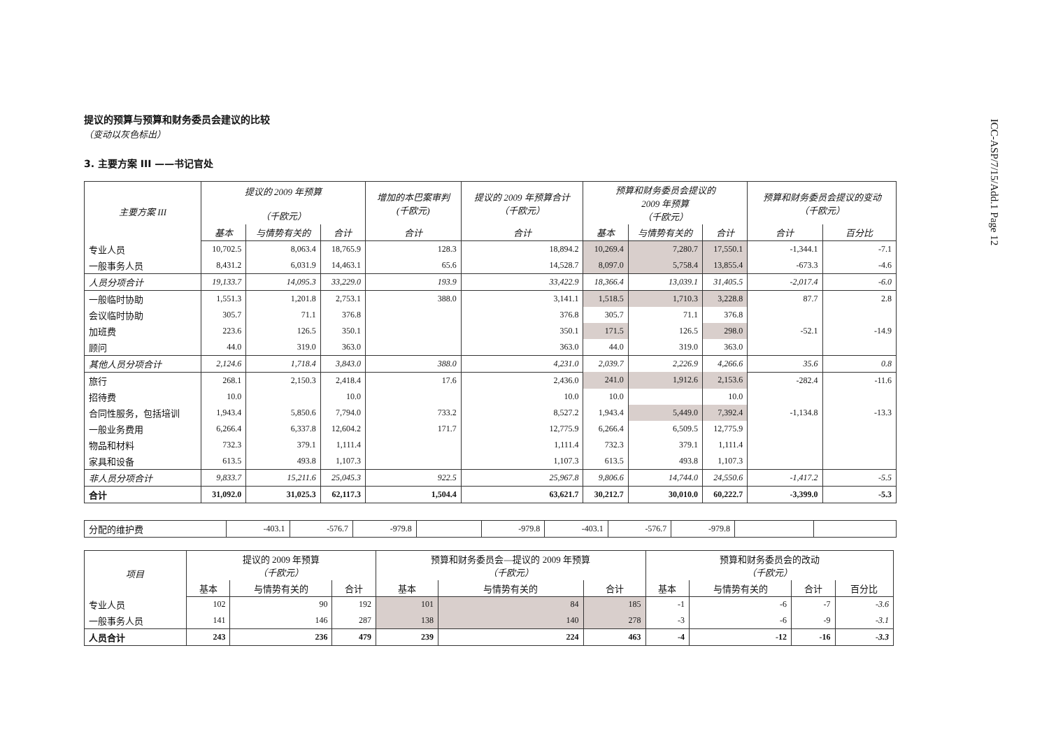ICC-ASP/7/15/Add.1 Page 12
提议的预算与预算和财务委员会建议的比较
（变动以灰色标出）
3. 主要方案 III ——书记官处
| 主要方案 III | 提议的 2009 年预算 （千欧元） | | | 增加的本巴案审判 (千欧元) | 提议的 2009 年预算合计 （千欧元） | 预算和财务委员会提议的 2009 年预算 （千欧元） | | | 预算和财务委员会提议的变动 （千欧元） | |
| --- | --- | --- | --- | --- | --- | --- | --- | --- | --- | --- |
| | 基本 | 与情势有关的 | 合计 | 合计 | 合计 | 基本 | 与情势有关的 | 合计 | 合计 | 百分比 |
| 专业人员 | 10,702.5 | 8,063.4 | 18,765.9 | 128.3 | 18,894.2 | 10,269.4 | 7,280.7 | 17,550.1 | -1,344.1 | -7.1 |
| 一般事务人员 | 8,431.2 | 6,031.9 | 14,463.1 | 65.6 | 14,528.7 | 8,097.0 | 5,758.4 | 13,855.4 | -673.3 | -4.6 |
| 人员分项合计 | 19,133.7 | 14,095.3 | 33,229.0 | 193.9 | 33,422.9 | 18,366.4 | 13,039.1 | 31,405.5 | -2,017.4 | -6.0 |
| 一般临时协助 | 1,551.3 | 1,201.8 | 2,753.1 | 388.0 | 3,141.1 | 1,518.5 | 1,710.3 | 3,228.8 | 87.7 | 2.8 |
| 会议临时协助 | 305.7 | 71.1 | 376.8 | | 376.8 | 305.7 | 71.1 | 376.8 | | |
| 加班费 | 223.6 | 126.5 | 350.1 | | 350.1 | 171.5 | 126.5 | 298.0 | -52.1 | -14.9 |
| 顾问 | 44.0 | 319.0 | 363.0 | | 363.0 | 44.0 | 319.0 | 363.0 | | |
| 其他人员分项合计 | 2,124.6 | 1,718.4 | 3,843.0 | 388.0 | 4,231.0 | 2,039.7 | 2,226.9 | 4,266.6 | 35.6 | 0.8 |
| 旅行 | 268.1 | 2,150.3 | 2,418.4 | 17.6 | 2,436.0 | 241.0 | 1,912.6 | 2,153.6 | -282.4 | -11.6 |
| 招待费 | 10.0 | | 10.0 | | 10.0 | 10.0 | | 10.0 | | |
| 合同性服务，包括培训 | 1,943.4 | 5,850.6 | 7,794.0 | 733.2 | 8,527.2 | 1,943.4 | 5,449.0 | 7,392.4 | -1,134.8 | -13.3 |
| 一般业务费用 | 6,266.4 | 6,337.8 | 12,604.2 | 171.7 | 12,775.9 | 6,266.4 | 6,509.5 | 12,775.9 | | |
| 物品和材料 | 732.3 | 379.1 | 1,111.4 | | 1,111.4 | 732.3 | 379.1 | 1,111.4 | | |
| 家具和设备 | 613.5 | 493.8 | 1,107.3 | | 1,107.3 | 613.5 | 493.8 | 1,107.3 | | |
| 非人员分项合计 | 9,833.7 | 15,211.6 | 25,045.3 | 922.5 | 25,967.8 | 9,806.6 | 14,744.0 | 24,550.6 | -1,417.2 | -5.5 |
| 合计 | 31,092.0 | 31,025.3 | 62,117.3 | 1,504.4 | 63,621.7 | 30,212.7 | 30,010.0 | 60,222.7 | -3,399.0 | -5.3 |
| 分配的维护费 | -403.1 | -576.7 | -979.8 | | -979.8 | -403.1 | -576.7 | -979.8 | | |
| 项目 | 提议的 2009 年预算 （千欧元） | | | 预算和财务委员会—提议的 2009 年预算 （千欧元） | | | 预算和财务委员会的改动 （千欧元） | | | |
| --- | --- | --- | --- | --- | --- | --- | --- | --- | --- | --- |
| | 基本 | 与情势有关的 | 合计 | 基本 | 与情势有关的 | 合计 | 基本 | 与情势有关的 | 合计 | 百分比 |
| 专业人员 | 102 | 90 | 192 | 101 | 84 | 185 | -1 | -6 | -7 | -3.6 |
| 一般事务人员 | 141 | 146 | 287 | 138 | 140 | 278 | -3 | -6 | -9 | -3.1 |
| 人员合计 | 243 | 236 | 479 | 239 | 224 | 463 | -4 | -12 | -16 | -3.3 |